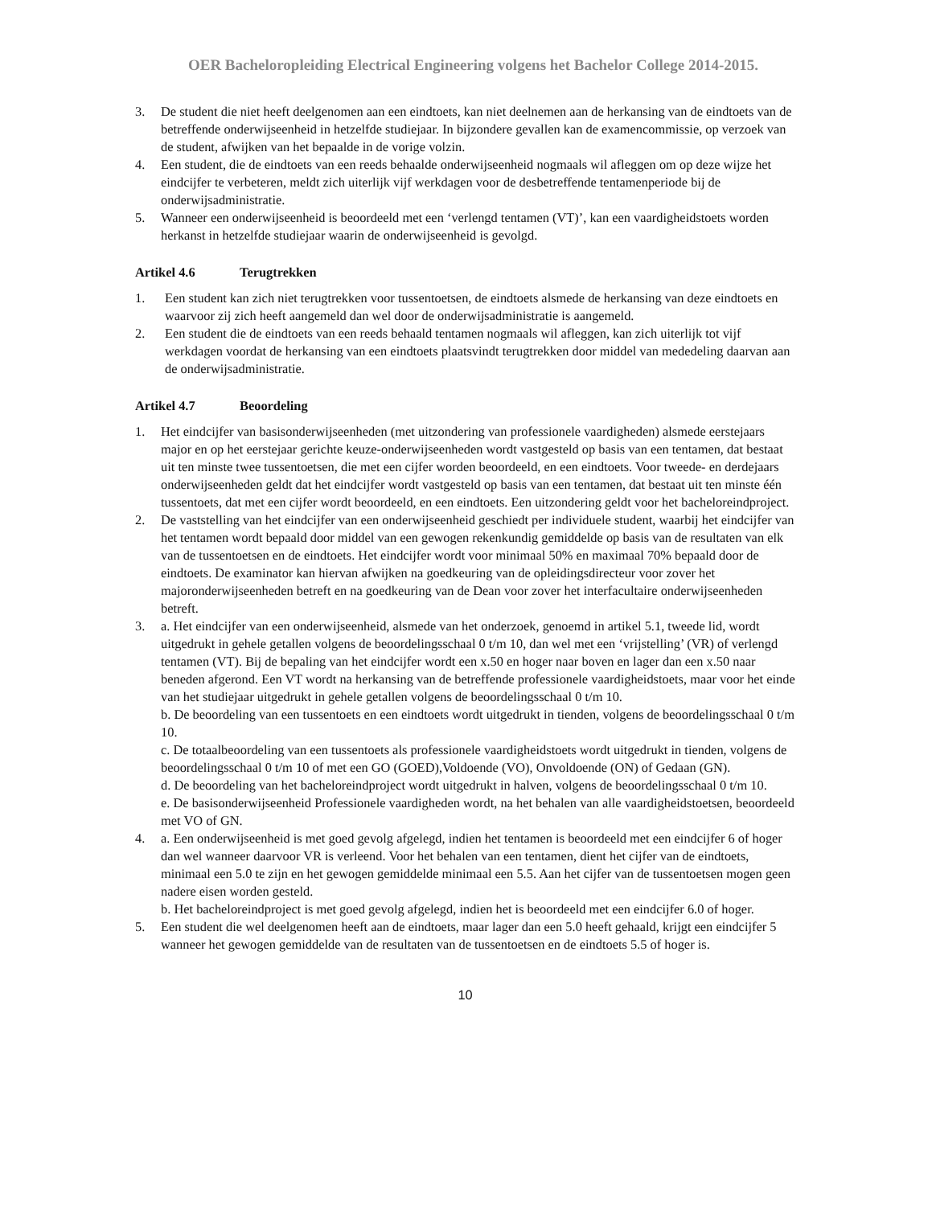OER Bacheloropleiding Electrical Engineering volgens het Bachelor College 2014-2015.
3. De student die niet heeft deelgenomen aan een eindtoets, kan niet deelnemen aan de herkansing van de eindtoets van de betreffende onderwijseenheid in hetzelfde studiejaar. In bijzondere gevallen kan de examencommissie, op verzoek van de student, afwijken van het bepaalde in de vorige volzin.
4. Een student, die de eindtoets van een reeds behaalde onderwijseenheid nogmaals wil afleggen om op deze wijze het eindcijfer te verbeteren, meldt zich uiterlijk vijf werkdagen voor de desbetreffende tentamenperiode bij de onderwijsadministratie.
5. Wanneer een onderwijseenheid is beoordeeld met een ‘verlengd tentamen (VT)’, kan een vaardigheidstoets worden herkanst in hetzelfde studiejaar waarin de onderwijseenheid is gevolgd.
Artikel 4.6 Terugtrekken
1. Een student kan zich niet terugtrekken voor tussentoetsen, de eindtoets alsmede de herkansing van deze eindtoets en waarvoor zij zich heeft aangemeld dan wel door de onderwijsadministratie is aangemeld.
2. Een student die de eindtoets van een reeds behaald tentamen nogmaals wil afleggen, kan zich uiterlijk tot vijf werkdagen voordat de herkansing van een eindtoets plaatsvindt terugtrekken door middel van mededeling daarvan aan de onderwijsadministratie.
Artikel 4.7 Beoordeling
1. Het eindcijfer van basisonderwijseenheden (met uitzondering van professionele vaardigheden) alsmede eerstejaars major en op het eerstejaar gerichte keuze-onderwijseenheden wordt vastgesteld op basis van een tentamen, dat bestaat uit ten minste twee tussentoetsen, die met een cijfer worden beoordeeld, en een eindtoets. Voor tweede- en derdejaars onderwijseenheden geldt dat het eindcijfer wordt vastgesteld op basis van een tentamen, dat bestaat uit ten minste één tussentoets, dat met een cijfer wordt beoordeeld, en een eindtoets. Een uitzondering geldt voor het bacheloreindproject.
2. De vaststelling van het eindcijfer van een onderwijseenheid geschiedt per individuele student, waarbij het eindcijfer van het tentamen wordt bepaald door middel van een gewogen rekenkundig gemiddelde op basis van de resultaten van elk van de tussentoetsen en de eindtoets. Het eindcijfer wordt voor minimaal 50% en maximaal 70% bepaald door de eindtoets. De examinator kan hiervan afwijken na goedkeuring van de opleidingsdirecteur voor zover het majoronderwijseenheden betreft en na goedkeuring van de Dean voor zover het interfacultaire onderwijseenheden betreft.
3. a. Het eindcijfer van een onderwijseenheid, alsmede van het onderzoek, genoemd in artikel 5.1, tweede lid, wordt uitgedrukt in gehele getallen volgens de beoordelingsschaal 0 t/m 10, dan wel met een ‘vrijstelling’ (VR) of verlengd tentamen (VT). Bij de bepaling van het eindcijfer wordt een x.50 en hoger naar boven en lager dan een x.50 naar beneden afgerond. Een VT wordt na herkansing van de betreffende professionele vaardigheidstoets, maar voor het einde van het studiejaar uitgedrukt in gehele getallen volgens de beoordelingsschaal 0 t/m 10.
b. De beoordeling van een tussentoets en een eindtoets wordt uitgedrukt in tienden, volgens de beoordelingsschaal 0 t/m 10.
c. De totaalbeoordeling van een tussentoets als professionele vaardigheidstoets wordt uitgedrukt in tienden, volgens de beoordelingsschaal 0 t/m 10 of met een GO (GOED),Voldoende (VO), Onvoldoende (ON) of Gedaan (GN).
d. De beoordeling van het bacheloreindproject wordt uitgedrukt in halven, volgens de beoordelingsschaal 0 t/m 10.
e. De basisonderwijseenheid Professionele vaardigheden wordt, na het behalen van alle vaardigheidstoetsen, beoordeeld met VO of GN.
4. a. Een onderwijseenheid is met goed gevolg afgelegd, indien het tentamen is beoordeeld met een eindcijfer 6 of hoger dan wel wanneer daarvoor VR is verleend. Voor het behalen van een tentamen, dient het cijfer van de eindtoets, minimaal een 5.0 te zijn en het gewogen gemiddelde minimaal een 5.5. Aan het cijfer van de tussentoetsen mogen geen nadere eisen worden gesteld.
b. Het bacheloreindproject is met goed gevolg afgelegd, indien het is beoordeeld met een eindcijfer 6.0 of hoger.
5. Een student die wel deelgenomen heeft aan de eindtoets, maar lager dan een 5.0 heeft gehaald, krijgt een eindcijfer 5 wanneer het gewogen gemiddelde van de resultaten van de tussentoetsen en de eindtoets 5.5 of hoger is.
10